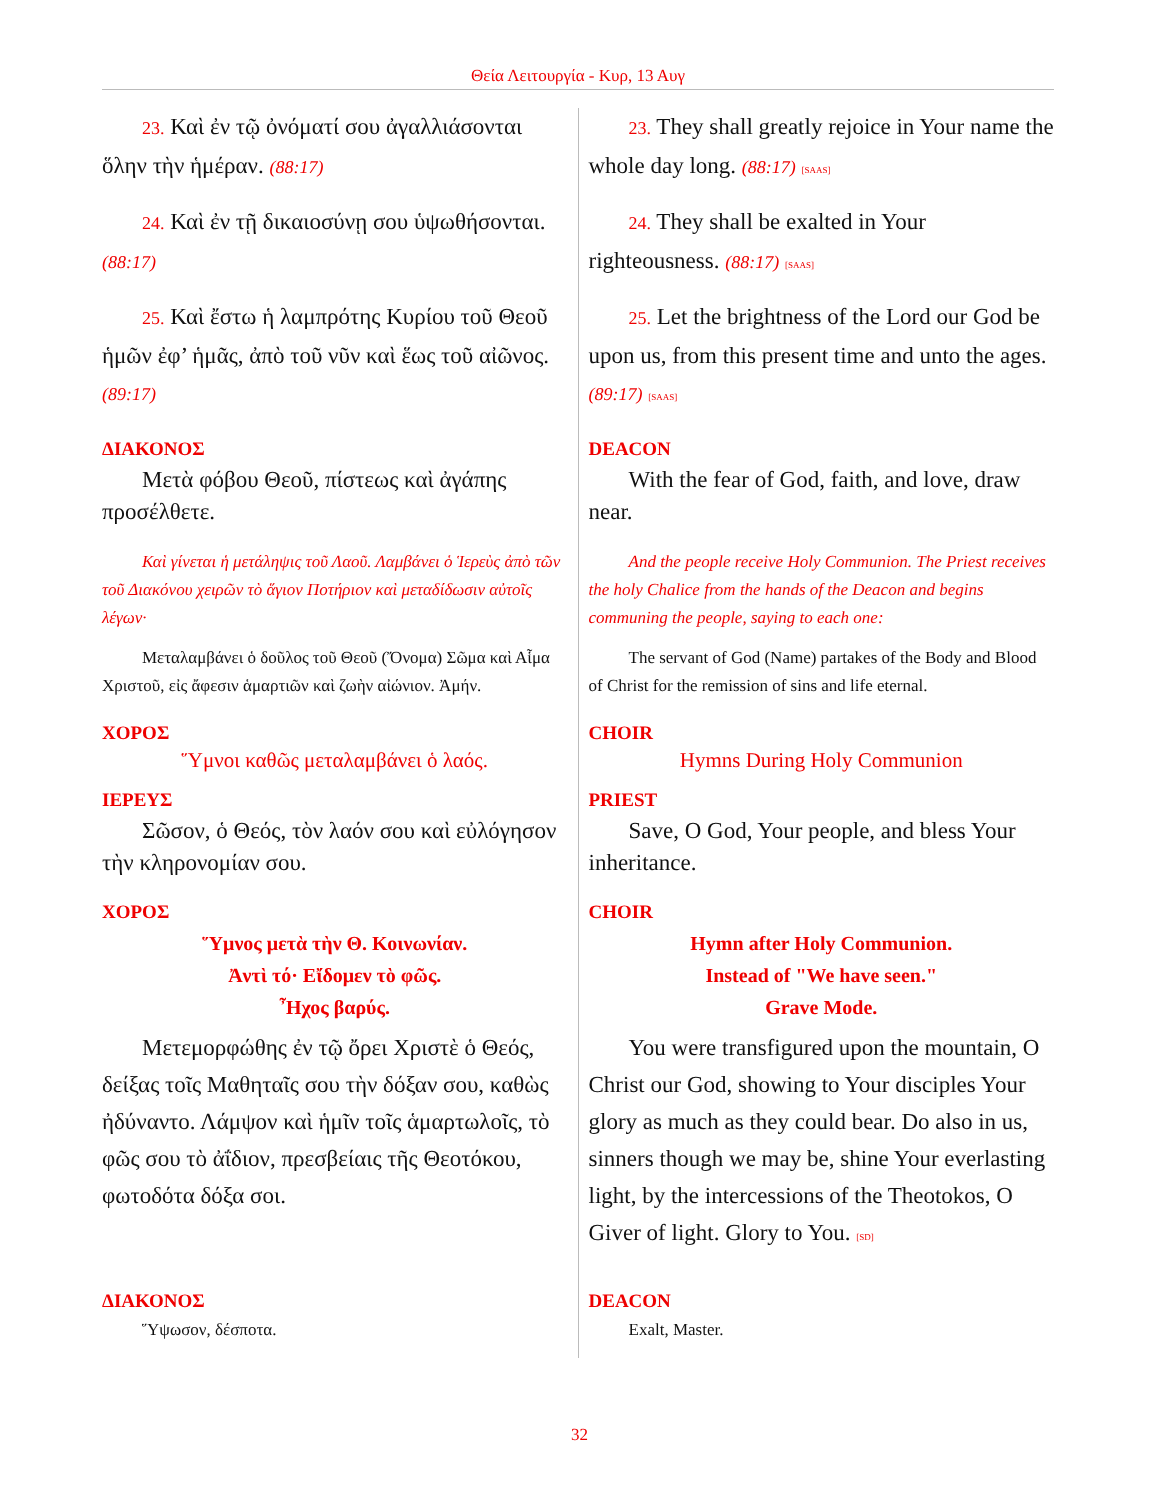Θεία Λειτουργία - Κυρ, 13 Αυγ
| 23. Καὶ ἐν τῷ ὀνόματί σου ἀγαλλιάσονται ὅλην τὴν ἡμέραν. (88:17) | 23. They shall greatly rejoice in Your name the whole day long. (88:17) [SAAS] |
| 24. Καὶ ἐν τῇ δικαιοσύνῃ σου ὑψωθήσονται. (88:17) | 24. They shall be exalted in Your righteousness. (88:17) [SAAS] |
| 25. Καὶ ἔστω ἡ λαμπρότης Κυρίου τοῦ Θεοῦ ἡμῶν ἐφ’ ἡμᾶς, ἀπὸ τοῦ νῦν καὶ ἕως τοῦ αἰῶνος. (89:17) | 25. Let the brightness of the Lord our God be upon us, from this present time and unto the ages. (89:17) [SAAS] |
| ΔΙΑΚΟΝΟΣ Μετὰ φόβου Θεοῦ, πίστεως καὶ ἀγάπης προσέλθετε. | DEACON With the fear of God, faith, and love, draw near. |
| Καὶ γίνεται ἡ μετάληψις τοῦ Λαοῦ. Λαμβάνει ὁ Ἱερεὺς ἀπὸ τῶν τοῦ Διακόνου χειρῶν τὸ ἅγιον Ποτήριον καὶ μεταδίδωσιν αὐτοῖς λέγων· | And the people receive Holy Communion. The Priest receives the holy Chalice from the hands of the Deacon and begins communing the people, saying to each one: |
| Μεταλαμβάνει ὁ δοῦλος τοῦ Θεοῦ (Ὄνομα) Σῶμα καὶ Αἷμα Χριστοῦ, εἰς ἄφεσιν ἁμαρτιῶν καὶ ζωὴν αἰώνιον. Ἀμήν. | The servant of God (Name) partakes of the Body and Blood of Christ for the remission of sins and life eternal. |
| ΧΟΡΟΣ Ὕμνοι καθῶς μεταλαμβάνει ὁ λαός. | CHOIR Hymns During Holy Communion |
| ΙΕΡΕΥΣ Σῶσον, ὁ Θεός, τὸν λαόν σου καὶ εὐλόγησον τὴν κληρονομίαν σου. | PRIEST Save, O God, Your people, and bless Your inheritance. |
| ΧΟΡΟΣ Ὕμνος μετὰ τὴν Θ. Κοινωνίαν. Ἀντὶ τό· Εἴδομεν τὸ φῶς. Ἦχος βαρύς. Μετεμορφώθης ἐν τῷ ὄρει Χριστὲ ὁ Θεός, δείξας τοῖς Μαθηταῖς σου τὴν δόξαν σου, καθὼς ἠδύναντο. Λάμψον καὶ ἡμῖν τοῖς ἁμαρτωλοῖς, τὸ φῶς σου τὸ ἀΐδιον, πρεσβείαις τῆς Θεοτόκου, φωτοδότα δόξα σοι. | CHOIR Hymn after Holy Communion. Instead of "We have seen." Grave Mode. You were transfigured upon the mountain, O Christ our God, showing to Your disciples Your glory as much as they could bear. Do also in us, sinners though we may be, shine Your everlasting light, by the intercessions of the Theotokos, O Giver of light. Glory to You. [SD] |
| ΔΙΑΚΟΝΟΣ Ὕψωσον, δέσποτα. | DEACON Exalt, Master. |
32